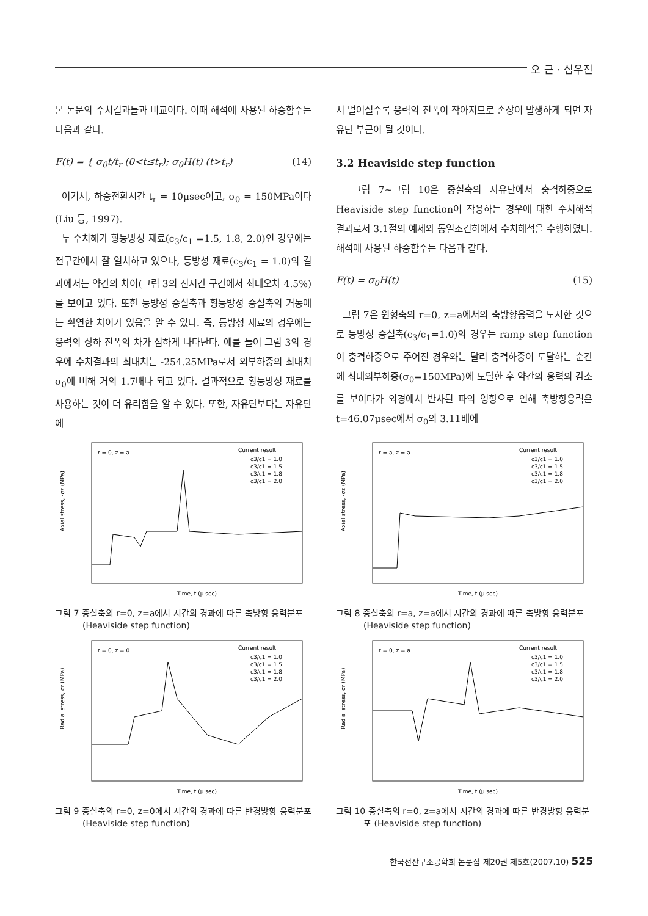오 근 · 심우진
본 논문의 수치결과들과 비교이다. 이때 해석에 사용된 하중함수는 다음과 같다.
F(t) = { σ<sub>0</sub>t/t<sub>r</sub> (0<t≤t<sub>r</sub>); σ<sub>0</sub>H(t) (t>t<sub>r</sub>) (14)
여기서, 하중전환시간 t<sub>r</sub> = 10μsec이고, σ<sub>0</sub> = 150MPa이다(Liu 등, 1997).
두 수치해가 횡등방성 재료(c<sub>3</sub>/c<sub>1</sub> =1.5, 1.8, 2.0)인 경우에는 전구간에서 잘 일치하고 있으나, 등방성 재료(c<sub>3</sub>/c<sub>1</sub> = 1.0)의 결과에서는 약간의 차이(그림 3의 전시간 구간에서 최대오차 4.5%)를 보이고 있다. 또한 등방성 중실축과 횡등방성 중실축의 거동에는 확연한 차이가 있음을 알 수 있다. 즉, 등방성 재료의 경우에는 응력의 상하 진폭의 차가 심하게 나타난다. 예를 들어 그림 3의 경우에 수치결과의 최대치는 -254.25MPa로서 외부하중의 최대치 σ<sub>0</sub>에 비해 거의 1.7배나 되고 있다. 결과적으로 횡등방성 재료를 사용하는 것이 더 유리함을 알 수 있다. 또한, 자유단보다는 자유단에
서 멀어질수록 응력의 진폭이 작아지므로 손상이 발생하게 되면 자유단 부근이 될 것이다.
3.2 Heaviside step function
그림 7~그림 10은 중실축의 자유단에서 충격하중으로 Heaviside step function이 작용하는 경우에 대한 수치해석 결과로서 3.1절의 예제와 동일조건하에서 수치해석을 수행하였다. 해석에 사용된 하중함수는 다음과 같다.
F(t) = σ<sub>0</sub>H(t) (15)
그림 7은 원형축의 r=0, z=a에서의 축방향응력을 도시한 것으로 등방성 중실축(c<sub>3</sub>/c<sub>1</sub>=1.0)의 경우는 ramp step function이 충격하중으로 주어진 경우와는 달리 충격하중이 도달하는 순간에 최대외부하중(σ<sub>0</sub>=150MPa)에 도달한 후 약간의 응력의 감소를 보이다가 외경에서 반사된 파의 영향으로 인해 축방향응력은 t=46.07μsec에서 σ<sub>0</sub>의 3.11배에
r = 0, z = a
Current result
c3/c1 = 1.0
c3/c1 = 1.5
c3/c1 = 1.8
c3/c1 = 2.0
Time, t (μ sec)
Axial stress, -σz (MPa)
그림 7 중실축의 r=0, z=a에서 시간의 경과에 따른 축방향 응력분포 (Heaviside step function)
r = a, z = a
Current result
c3/c1 = 1.0
c3/c1 = 1.5
c3/c1 = 1.8
c3/c1 = 2.0
Time, t (μ sec)
Axial stress, -σz (MPa)
그림 8 중실축의 r=a, z=a에서 시간의 경과에 따른 축방향 응력분포 (Heaviside step function)
r = 0, z = 0
Current result
c3/c1 = 1.0
c3/c1 = 1.5
c3/c1 = 1.8
c3/c1 = 2.0
Time, t (μ sec)
Radial stress, σr (MPa)
그림 9 중실축의 r=0, z=0에서 시간의 경과에 따른 반경방향 응력분포 (Heaviside step function)
r = 0, z = a
Current result
c3/c1 = 1.0
c3/c1 = 1.5
c3/c1 = 1.8
c3/c1 = 2.0
Time, t (μ sec)
Radial stress, σr (MPa)
그림 10 중실축의 r=0, z=a에서 시간의 경과에 따른 반경방향 응력분포 (Heaviside step function)
한국전산구조공학회 논문집 제20권 제5호(2007.10) 525